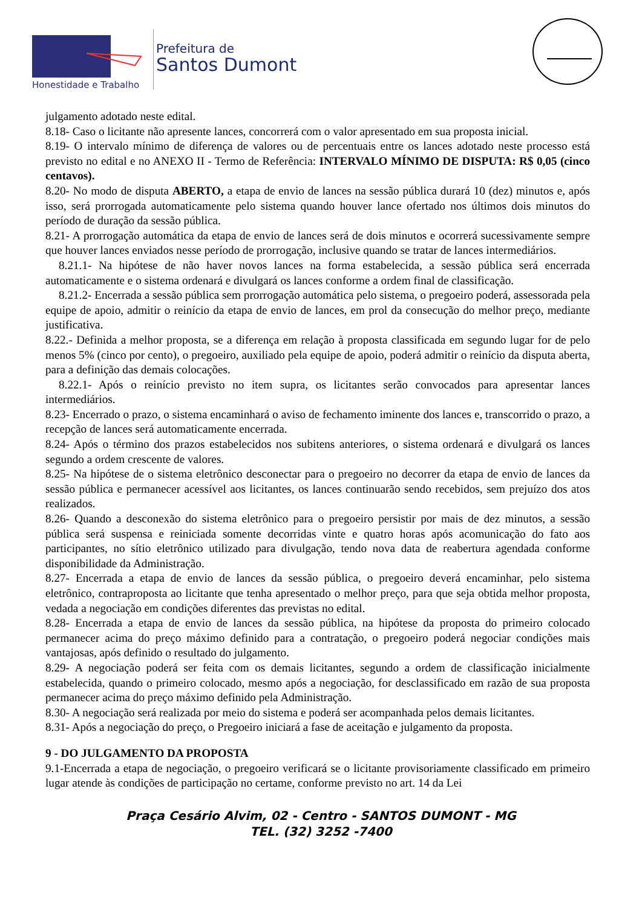Honestidade e Trabalho
Prefeitura de
Santos Dumont
julgamento adotado neste edital.
8.18- Caso o licitante não apresente lances, concorrerá com o valor apresentado em sua proposta inicial.
8.19- O intervalo mínimo de diferença de valores ou de percentuais entre os lances adotado neste processo está previsto no edital e no ANEXO II - Termo de Referência: INTERVALO MÍNIMO DE DISPUTA: R$ 0,05 (cinco centavos).
8.20- No modo de disputa ABERTO, a etapa de envio de lances na sessão pública durará 10 (dez) minutos e, após isso, será prorrogada automaticamente pelo sistema quando houver lance ofertado nos últimos dois minutos do período de duração da sessão pública.
8.21- A prorrogação automática da etapa de envio de lances será de dois minutos e ocorrerá sucessivamente sempre que houver lances enviados nesse período de prorrogação, inclusive quando se tratar de lances intermediários.
8.21.1- Na hipótese de não haver novos lances na forma estabelecida, a sessão pública será encerrada automaticamente e o sistema ordenará e divulgará os lances conforme a ordem final de classificação.
8.21.2- Encerrada a sessão pública sem prorrogação automática pelo sistema, o pregoeiro poderá, assessorada pela equipe de apoio, admitir o reinício da etapa de envio de lances, em prol da consecução do melhor preço, mediante justificativa.
8.22.- Definida a melhor proposta, se a diferença em relação à proposta classificada em segundo lugar for de pelo menos 5% (cinco por cento), o pregoeiro, auxiliado pela equipe de apoio, poderá admitir o reinício da disputa aberta, para a definição das demais colocações.
8.22.1- Após o reinício previsto no item supra, os licitantes serão convocados para apresentar lances intermediários.
8.23- Encerrado o prazo, o sistema encaminhará o aviso de fechamento iminente dos lances e, transcorrido o prazo, a recepção de lances será automaticamente encerrada.
8.24- Após o término dos prazos estabelecidos nos subitens anteriores, o sistema ordenará e divulgará os lances segundo a ordem crescente de valores.
8.25- Na hipótese de o sistema eletrônico desconectar para o pregoeiro no decorrer da etapa de envio de lances da sessão pública e permanecer acessível aos licitantes, os lances continuarão sendo recebidos, sem prejuízo dos atos realizados.
8.26- Quando a desconexão do sistema eletrônico para o pregoeiro persistir por mais de dez minutos, a sessão pública será suspensa e reiniciada somente decorridas vinte e quatro horas após acomunicação do fato aos participantes, no sítio eletrônico utilizado para divulgação, tendo nova data de reabertura agendada conforme disponibilidade da Administração.
8.27- Encerrada a etapa de envio de lances da sessão pública, o pregoeiro deverá encaminhar, pelo sistema eletrônico, contraproposta ao licitante que tenha apresentado o melhor preço, para que seja obtida melhor proposta, vedada a negociação em condições diferentes das previstas no edital.
8.28- Encerrada a etapa de envio de lances da sessão pública, na hipótese da proposta do primeiro colocado permanecer acima do preço máximo definido para a contratação, o pregoeiro poderá negociar condições mais vantajosas, após definido o resultado do julgamento.
8.29- A negociação poderá ser feita com os demais licitantes, segundo a ordem de classificação inicialmente estabelecida, quando o primeiro colocado, mesmo após a negociação, for desclassificado em razão de sua proposta permanecer acima do preço máximo definido pela Administração.
8.30- A negociação será realizada por meio do sistema e poderá ser acompanhada pelos demais licitantes.
8.31- Após a negociação do preço, o Pregoeiro iniciará a fase de aceitação e julgamento da proposta.
9 - DO JULGAMENTO DA PROPOSTA
9.1-Encerrada a etapa de negociação, o pregoeiro verificará se o licitante provisoriamente classificado em primeiro lugar atende às condições de participação no certame, conforme previsto no art. 14 da Lei
Praça Cesário Alvim, 02 - Centro - SANTOS DUMONT - MG
TEL. (32) 3252 -7400